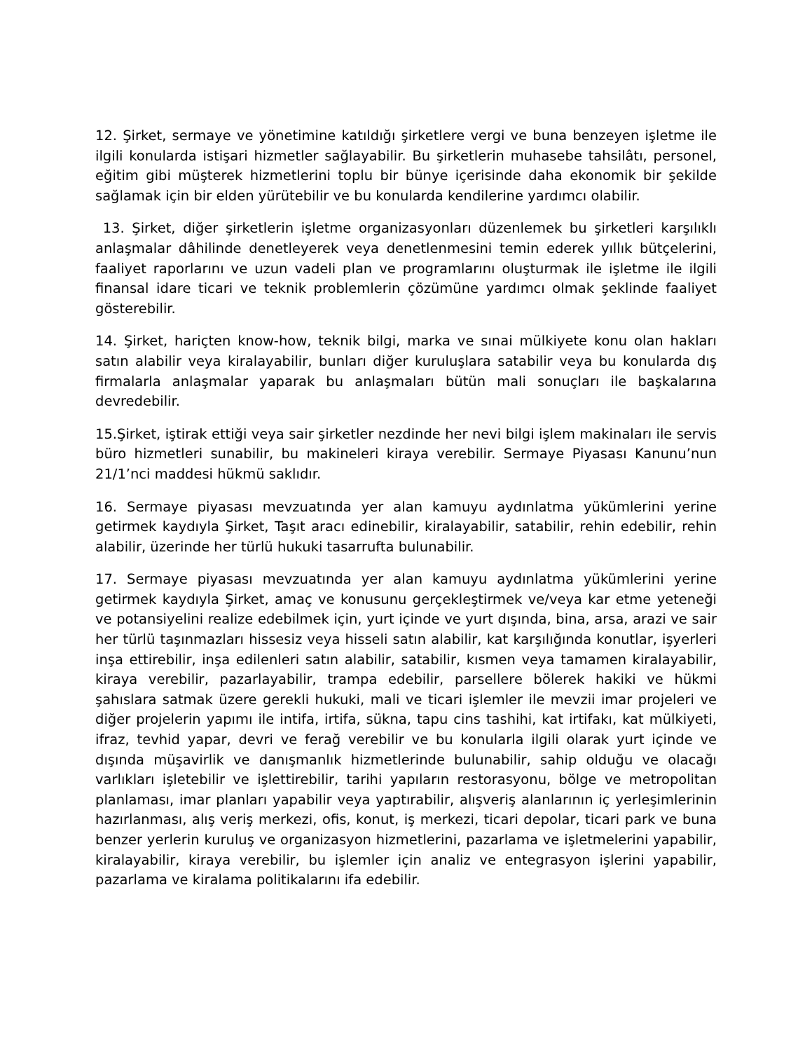12. Şirket, sermaye ve yönetimine katıldığı şirketlere vergi ve buna benzeyen işletme ile ilgili konularda istişari hizmetler sağlayabilir. Bu şirketlerin muhasebe tahsilâtı, personel, eğitim gibi müşterek hizmetlerini toplu bir bünye içerisinde daha ekonomik bir şekilde sağlamak için bir elden yürütebilir ve bu konularda kendilerine yardımcı olabilir.
13. Şirket, diğer şirketlerin işletme organizasyonları düzenlemek bu şirketleri karşılıklı anlaşmalar dâhilinde denetleyerek veya denetlenmesini temin ederek yıllık bütçelerini, faaliyet raporlarını ve uzun vadeli plan ve programlarını oluşturmak ile işletme ile ilgili finansal idare ticari ve teknik problemlerin çözümüne yardımcı olmak şeklinde faaliyet gösterebilir.
14. Şirket, hariçten know-how, teknik bilgi, marka ve sınai mülkiyete konu olan hakları satın alabilir veya kiralayabilir, bunları diğer kuruluşlara satabilir veya bu konularda dış firmalarla anlaşmalar yaparak bu anlaşmaları bütün mali sonuçları ile başkalarına devredebilir.
15.Şirket, iştirak ettiği veya sair şirketler nezdinde her nevi bilgi işlem makinaları ile servis büro hizmetleri sunabilir, bu makineleri kiraya verebilir. Sermaye Piyasası Kanunu’nun 21/1’nci maddesi hükmü saklıdır.
16. Sermaye piyasası mevzuatında yer alan kamuyu aydınlatma yükümlerini yerine getirmek kaydıyla Şirket, Taşıt aracı edinebilir, kiralayabilir, satabilir, rehin edebilir, rehin alabilir, üzerinde her türlü hukuki tasarrufta bulunabilir.
17. Sermaye piyasası mevzuatında yer alan kamuyu aydınlatma yükümlerini yerine getirmek kaydıyla Şirket, amaç ve konusunu gerçekleştirmek ve/veya kar etme yeteneği ve potansiyelini realize edebilmek için, yurt içinde ve yurt dışında, bina, arsa, arazi ve sair her türlü taşınmazları hissesiz veya hisseli satın alabilir, kat karşılığında konutlar, işyerleri inşa ettirebilir, inşa edilenleri satın alabilir, satabilir, kısmen veya tamamen kiralayabilir, kiraya verebilir, pazarlayabilir, trampa edebilir, parsellere bölerek hakiki ve hükmi şahıslara satmak üzere gerekli hukuki, mali ve ticari işlemler ile mevzii imar projeleri ve diğer projelerin yapımı ile intifa, irtifa, sükna, tapu cins tashihi, kat irtifakı, kat mülkiyeti, ifraz, tevhid yapar, devri ve ferağ verebilir ve bu konularla ilgili olarak yurt içinde ve dışında müşavirlik ve danışmanlık hizmetlerinde bulunabilir, sahip olduğu ve olacağı varlıkları işletebilir ve işlettirebilir, tarihi yapıların restorasyonu, bölge ve metropolitan planlaması, imar planları yapabilir veya yaptırabilir, alışveriş alanlarının iç yerleşimlerinin hazırlanması, alış veriş merkezi, ofis, konut, iş merkezi, ticari depolar, ticari park ve buna benzer yerlerin kuruluş ve organizasyon hizmetlerini, pazarlama ve işletmelerini yapabilir, kiralayabilir, kiraya verebilir, bu işlemler için analiz ve entegrasyon işlerini yapabilir, pazarlama ve kiralama politikalarını ifa edebilir.